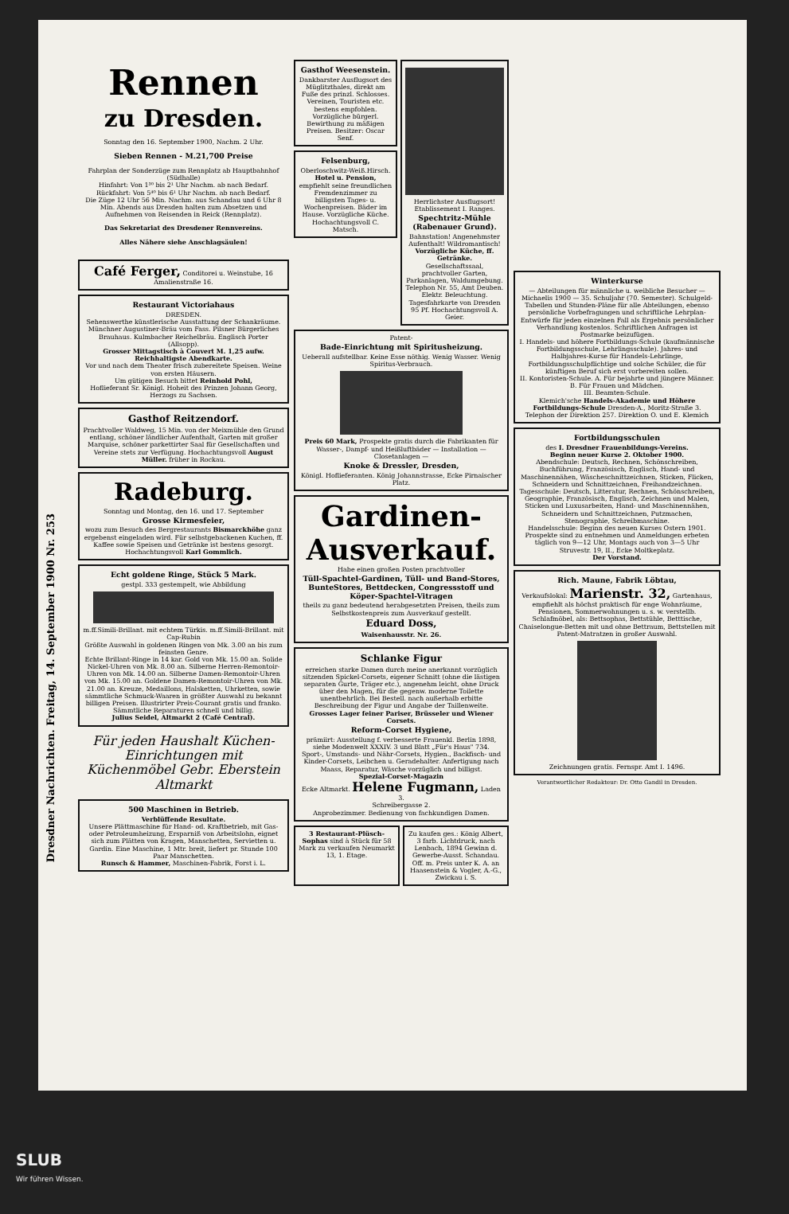Dresdner Nachrichten. Freitag, 14. September 1900 Nr. 253
Rennen
zu Dresden.
Sonntag den 16. September 1900, Nachm. 2 Uhr.
Sieben Rennen - M.21,700 Preise
Fahrplan der Sonderzüge zum Rennplatz ab Hauptbahnhof (Südhalle)
Hinfahrt: Von 1³⁰ bis 2¹ Uhr Nachm. ab nach Bedarf. Rückfahrt: Von 5⁴⁰ bis 6¹ Uhr Nachm. ab nach Bedarf.
Die Züge 12 Uhr 56 Min. Nachm. aus Schandau und 6 Uhr 8 Min. Abends aus Dresden halten zum Absetzen und Aufnehmen von Reisenden in Reick (Rennplatz).
Das Sekretariat des Dresdener Rennvereins.
Alles Nähere siehe Anschlagsäulen!
Café Ferger, Conditorei u. Weinstube, 16 Amalienstraße 16.
Restaurant Victoriahaus
DRESDEN.
Sehenswerthe künstlerische Ausstattung der Schankräume.
Münchner Augustiner-Bräu vom Fass. Pilsner Bürgerliches Brauhaus. Kulmbacher Reichelbräu. Englisch Porter (Allsopp).
Grosser Mittagstisch à Couvert M. 1,25 aufw.
Reichhaltigste Abendkarte.
Vor und nach dem Theater frisch zubereitete Speisen. Weine von ersten Häusern.
Um gütigen Besuch bittet Reinhold Pohl,
Hoflieferant Sr. Königl. Hoheit des Prinzen Johann Georg, Herzogs zu Sachsen.
Gasthof Reitzendorf.
Prachtvoller Waldweg, 15 Min. von der Meixmühle den Grund entlang, schöner ländlicher Aufenthalt, Garten mit großer Marquise, schöner parkettirter Saal für Gesellschaften und Vereine stets zur Verfügung. Hochachtungsvoll August Müller. früher in Rockau.
Radeburg.
Sonntag und Montag, den 16. und 17. September
Grosse Kirmesfeier,
wozu zum Besuch des Bergrestaurants Bismarckhöhe ganz ergebenst eingeladen wird. Für selbstgebackenen Kuchen, ff. Kaffee sowie Speisen und Getränke ist bestens gesorgt. Hochachtungsvoll Karl Gommlich.
Echt goldene Ringe, Stück 5 Mark.
gestpl. 333 gestempelt, wie Abbildung
m.ff.Simili-Brillant. mit echtem Türkis. m.ff.Simili-Brillant. mit Cap-Rubin
Größte Auswahl in goldenen Ringen von Mk. 3.00 an bis zum feinsten Genre.
Echte Brillant-Ringe in 14 kar. Gold von Mk. 15.00 an. Solide Nickel-Uhren von Mk. 8.00 an. Silberne Herren-Remontoir-Uhren von Mk. 14.00 an. Silberne Damen-Remontoir-Uhren von Mk. 15.00 an. Goldene Damen-Remontoir-Uhren von Mk. 21.00 an. Kreuze, Medaillons, Halsketten, Uhrketten, sowie sämmtliche Schmuck-Waaren in größter Auswahl zu bekannt billigen Preisen. Illustrirter Preis-Courant gratis und franko. Sämmtliche Reparaturen schnell und billig.
Julius Seidel, Altmarkt 2 (Café Central).
Für jeden Haushalt Küchen-Einrichtungen mit Küchenmöbel Gebr. Eberstein Altmarkt
500 Maschinen in Betrieb.
Verblüffende Resultate.
Unsere Plättmaschine für Hand- od. Kraftbetrieb, mit Gas- oder Petroleumheizung, Ersparniß von Arbeitslohn, eignet sich zum Plätten von Kragen, Manschetten, Servietten u. Gardin. Eine Maschine, 1 Mtr. breit, liefert pr. Stunde 100 Paar Manschetten.
Runsch & Hammer, Maschinen-Fabrik, Forst i. L.
Gasthof Weesenstein.
Dankbarster Ausflugsort des Müglitzthales, direkt am Fuße des prinzl. Schlosses. Vereinen, Touristen etc. bestens empfohlen. Vorzügliche bürgerl. Bewirthung zu mäßigen Preisen. Besitzer: Oscar Senf.
Felsenburg,
Oberloschwitz-Weiß.Hirsch. Hotel u. Pension, empfiehlt seine freundlichen Fremdenzimmer zu billigsten Tages- u. Wochenpreisen. Bäder im Hause. Vorzügliche Küche. Hochachtungsvoll C. Matsch.
Herrlichster Ausflugsort! Etablissement I. Ranges.
Spechtritz-Mühle (Rabenauer Grund).
Bahnstation! Angenehmster Aufenthalt! Wildromantisch! Vorzügliche Küche, ff. Getränke.
Gesellschaftssaal, prachtvoller Garten, Parkanlagen, Waldumgebung. Telephon Nr. 55, Amt Deuben. Elektr. Beleuchtung. Tagesfahrkarte von Dresden 95 Pf. Hochachtungsvoll A. Geier.
Patent-
Bade-Einrichtung mit Spiritusheizung.
Ueberall aufstellbar. Keine Esse nöthig. Wenig Wasser. Wenig Spiritus-Verbrauch.
Preis 60 Mark, Prospekte gratis durch die Fabrikanten für Wasser-, Dampf- und Heißluftbäder — Installation — Closetanlagen —
Knoke & Dressler, Dresden,
Königl. Hoflieferanten. König Johannstrasse, Ecke Pirnaischer Platz.
Gardinen-Ausverkauf.
Habe einen großen Posten prachtvoller
Tüll-Spachtel-Gardinen, Tüll- und Band-Stores, BunteStores, Bettdecken, Congressstoff und Köper-Spachtel-Vitragen
theils zu ganz bedeutend herabgesetzten Preisen, theils zum Selbstkostenpreis zum Ausverkauf gestellt.
Eduard Doss,
Waisenhausstr. Nr. 26.
Schlanke Figur
erreichen starke Damen durch meine anerkannt vorzüglich sitzenden Spickel-Corsets, eigener Schnitt (ohne die lästigen separaten Gurte, Träger etc.), angenehm leicht, ohne Druck über den Magen, für die gegenw. moderne Toilette unentbehrlich. Bei Bestell. nach außerhalb erbitte Beschreibung der Figur und Angabe der Taillenweite.
Grosses Lager feiner Pariser, Brüsseler und Wiener Corsets.
Reform-Corset Hygiene,
prämiirt: Ausstellung f. verbesserte Frauenkl. Berlin 1898, siehe Modenwelt XXXIV. 3 und Blatt „Für's Haus" 734.
Sport-, Umstands- und Nähr-Corsets, Hygien., Backfisch- und Kinder-Corsets, Leibchen u. Geradehalter. Anfertigung nach Maass, Reparatur, Wäsche vorzüglich und billigst.
Spezial-Corset-Magazin
Ecke Altmarkt. Helene Fugmann, Laden 3.
Schreibergasse 2.
Anprobezimmer. Bedienung von fachkundigen Damen.
3 Restaurant-Plüsch-Sophas sind à Stück für 58 Mark zu verkaufen Neumarkt 13, 1. Etage.
Zu kaufen ges.: König Albert, 3 farb. Lichtdruck, nach Lenbach, 1894 Gewinn d. Gewerbe-Ausst. Schandau. Off. m. Preis unter K. A. an Haasenstein & Vogler, A.-G., Zwickau i. S.
Winterkurse
— Abteilungen für männliche u. weibliche Besucher —
Michaelis 1900 — 35. Schuljahr (70. Semester). Schulgeld-Tabellen und Stunden-Pläne für alle Abteilungen, ebenso persönliche Vorbefragungen und schriftliche Lehrplan-Entwürfe für jeden einzelnen Fall als Ergebnis persönlicher Verhandlung kostenlos. Schriftlichen Anfragen ist Postmarke beizufügen.
I. Handels- und höhere Fortbildungs-Schule (kaufmännische Fortbildungsschule, Lehrlingsschule). Jahres- und Halbjahres-Kurse für Handels-Lehrlinge, Fortbildungsschulpflichtige und solche Schüler, die für künftigen Beruf sich erst vorbereiten sollen.
II. Kontoristen-Schule. A. Für bejahrte und jüngere Männer. B. Für Frauen und Mädchen.
III. Beamten-Schule.
Klemich'sche Handels-Akademie und Höhere Fortbildungs-Schule Dresden-A., Moritz-Straße 3. Telephon der Direktion 257. Direktion O. und E. Klemich
Fortbildungsschulen
des I. Dresdner Frauenbildungs-Vereins.
Beginn neuer Kurse 2. Oktober 1900.
Abendschule: Deutsch, Rechnen, Schönschreiben, Buchführung, Französisch, Englisch, Hand- und Maschinennähen, Wäscheschnittzeichnen, Sticken, Flicken, Schneidern und Schnittzeichnen, Freihandzeichnen.
Tagesschule: Deutsch, Litteratur, Rechnen, Schönschreiben, Geographie, Französisch, Englisch, Zeichnen und Malen, Sticken und Luxusarbeiten, Hand- und Maschinennähen, Schneidern und Schnittzeichnen, Putzmachen, Stenographie, Schreibmaschine.
Handelsschule: Beginn des neuen Kurses Ostern 1901.
Prospekte sind zu entnehmen und Anmeldungen erbeten täglich von 9—12 Uhr, Montags auch von 3—5 Uhr Struvestr. 19, II., Ecke Moltkeplatz.
Der Vorstand.
Rich. Maune, Fabrik Löbtau,
Verkaufslokal: Marienstr. 32, Gartenhaus, empfiehlt als höchst praktisch für enge Wohnräume, Pensionen, Sommerwohnungen u. s. w. verstellb. Schlafmöbel, als: Bettsophas, Bettstühle, Betttische, Chaiselongue-Betten mit und ohne Bettraum, Bettstellen mit Patent-Matratzen in großer Auswahl.
Zeichnungen gratis. Fernspr. Amt I. 1496.
Verantwortlicher Redakteur: Dr. Otto Gandil in Dresden.
SLUB
Wir führen Wissen.